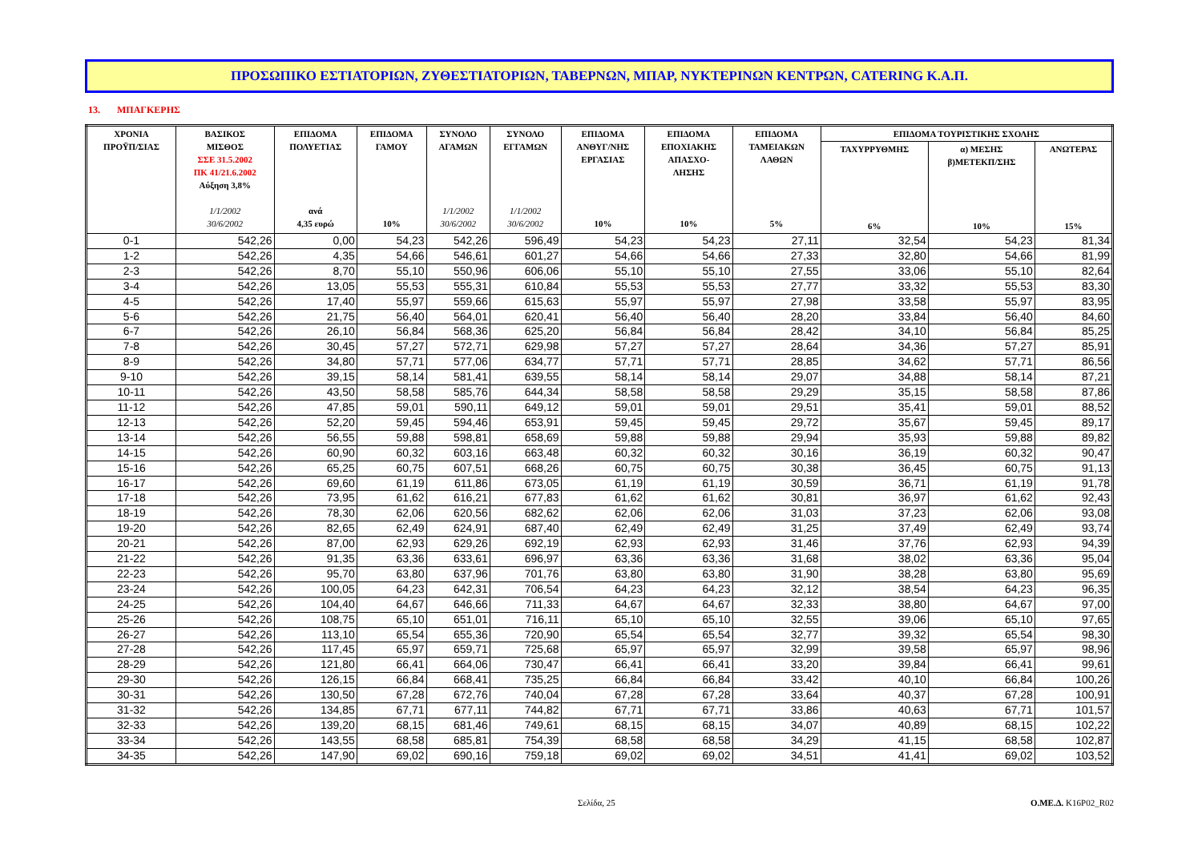ΠΡΟΣΩΠΙΚΟ ΕΣΤΙΑΤΟΡΙΩΝ, ΖΥΘΕΣΤΙΑΤΟΡΙΩΝ, ΤΑΒΕΡΝΩΝ, ΜΠΑΡ, ΝΥΚΤΕΡΙΝΩΝ ΚΕΝΤΡΩΝ, CATERING Κ.Α.Π.
13. ΜΠΑΓΚΕΡΗΣ
| ΧΡΟΝΙΑ ΠΡΟΫΠ/ΣΙΑΣ | ΒΑΣΙΚΟΣ ΜΙΣΘΟΣ ΣΣΕ 31.5.2002 ΠΚ 41/21.6.2002 Αύξηση 3,8% 1/1/2002 30/6/2002 | ΕΠΙΔΟΜΑ ΠΟΛΥΕΤΙΑΣ ανά 4,35 ευρώ | ΕΠΙΔΟΜΑ ΓΑΜΟΥ 10% | ΣΥΝΟΛΟ ΑΓΑΜΩΝ 1/1/2002 30/6/2002 | ΣΥΝΟΛΟ ΕΓΓΑΜΩΝ 1/1/2002 30/6/2002 | ΕΠΙΔΟΜΑ ΑΝΘΥΓ/ΝΗΣ ΕΡΓΑΣΙΑΣ 10% | ΕΠΙΔΟΜΑ ΕΠΟΧΙΑΚΗΣ ΑΠΑΣΧΟ- ΛΗΣΗΣ 10% | ΕΠΙΔΟΜΑ ΤΑΜΕΙΑΚΩΝ ΛΑΘΩΝ 5% | ΕΠΙΔΟΜΑ ΤΟΥΡΙΣΤΙΚΗΣ ΣΧΟΛΗΣ | | |
| --- | --- | --- | --- | --- | --- | --- | --- | --- | --- | --- | --- |
| | | | | | | | | | ΤΑΧΥΡΡΥΘΜΗΣ 6% | α) ΜΕΣΗΣ β)ΜΕΤΕΚΠ/ΣΗΣ 10% | ΑΝΩΤΕΡΑΣ 15% |
| 0-1 | 542,26 | 0,00 | 54,23 | 542,26 | 596,49 | 54,23 | 54,23 | 27,11 | 32,54 | 54,23 | 81,34 |
| 1-2 | 542,26 | 4,35 | 54,66 | 546,61 | 601,27 | 54,66 | 54,66 | 27,33 | 32,80 | 54,66 | 81,99 |
| 2-3 | 542,26 | 8,70 | 55,10 | 550,96 | 606,06 | 55,10 | 55,10 | 27,55 | 33,06 | 55,10 | 82,64 |
| 3-4 | 542,26 | 13,05 | 55,53 | 555,31 | 610,84 | 55,53 | 55,53 | 27,77 | 33,32 | 55,53 | 83,30 |
| 4-5 | 542,26 | 17,40 | 55,97 | 559,66 | 615,63 | 55,97 | 55,97 | 27,98 | 33,58 | 55,97 | 83,95 |
| 5-6 | 542,26 | 21,75 | 56,40 | 564,01 | 620,41 | 56,40 | 56,40 | 28,20 | 33,84 | 56,40 | 84,60 |
| 6-7 | 542,26 | 26,10 | 56,84 | 568,36 | 625,20 | 56,84 | 56,84 | 28,42 | 34,10 | 56,84 | 85,25 |
| 7-8 | 542,26 | 30,45 | 57,27 | 572,71 | 629,98 | 57,27 | 57,27 | 28,64 | 34,36 | 57,27 | 85,91 |
| 8-9 | 542,26 | 34,80 | 57,71 | 577,06 | 634,77 | 57,71 | 57,71 | 28,85 | 34,62 | 57,71 | 86,56 |
| 9-10 | 542,26 | 39,15 | 58,14 | 581,41 | 639,55 | 58,14 | 58,14 | 29,07 | 34,88 | 58,14 | 87,21 |
| 10-11 | 542,26 | 43,50 | 58,58 | 585,76 | 644,34 | 58,58 | 58,58 | 29,29 | 35,15 | 58,58 | 87,86 |
| 11-12 | 542,26 | 47,85 | 59,01 | 590,11 | 649,12 | 59,01 | 59,01 | 29,51 | 35,41 | 59,01 | 88,52 |
| 12-13 | 542,26 | 52,20 | 59,45 | 594,46 | 653,91 | 59,45 | 59,45 | 29,72 | 35,67 | 59,45 | 89,17 |
| 13-14 | 542,26 | 56,55 | 59,88 | 598,81 | 658,69 | 59,88 | 59,88 | 29,94 | 35,93 | 59,88 | 89,82 |
| 14-15 | 542,26 | 60,90 | 60,32 | 603,16 | 663,48 | 60,32 | 60,32 | 30,16 | 36,19 | 60,32 | 90,47 |
| 15-16 | 542,26 | 65,25 | 60,75 | 607,51 | 668,26 | 60,75 | 60,75 | 30,38 | 36,45 | 60,75 | 91,13 |
| 16-17 | 542,26 | 69,60 | 61,19 | 611,86 | 673,05 | 61,19 | 61,19 | 30,59 | 36,71 | 61,19 | 91,78 |
| 17-18 | 542,26 | 73,95 | 61,62 | 616,21 | 677,83 | 61,62 | 61,62 | 30,81 | 36,97 | 61,62 | 92,43 |
| 18-19 | 542,26 | 78,30 | 62,06 | 620,56 | 682,62 | 62,06 | 62,06 | 31,03 | 37,23 | 62,06 | 93,08 |
| 19-20 | 542,26 | 82,65 | 62,49 | 624,91 | 687,40 | 62,49 | 62,49 | 31,25 | 37,49 | 62,49 | 93,74 |
| 20-21 | 542,26 | 87,00 | 62,93 | 629,26 | 692,19 | 62,93 | 62,93 | 31,46 | 37,76 | 62,93 | 94,39 |
| 21-22 | 542,26 | 91,35 | 63,36 | 633,61 | 696,97 | 63,36 | 63,36 | 31,68 | 38,02 | 63,36 | 95,04 |
| 22-23 | 542,26 | 95,70 | 63,80 | 637,96 | 701,76 | 63,80 | 63,80 | 31,90 | 38,28 | 63,80 | 95,69 |
| 23-24 | 542,26 | 100,05 | 64,23 | 642,31 | 706,54 | 64,23 | 64,23 | 32,12 | 38,54 | 64,23 | 96,35 |
| 24-25 | 542,26 | 104,40 | 64,67 | 646,66 | 711,33 | 64,67 | 64,67 | 32,33 | 38,80 | 64,67 | 97,00 |
| 25-26 | 542,26 | 108,75 | 65,10 | 651,01 | 716,11 | 65,10 | 65,10 | 32,55 | 39,06 | 65,10 | 97,65 |
| 26-27 | 542,26 | 113,10 | 65,54 | 655,36 | 720,90 | 65,54 | 65,54 | 32,77 | 39,32 | 65,54 | 98,30 |
| 27-28 | 542,26 | 117,45 | 65,97 | 659,71 | 725,68 | 65,97 | 65,97 | 32,99 | 39,58 | 65,97 | 98,96 |
| 28-29 | 542,26 | 121,80 | 66,41 | 664,06 | 730,47 | 66,41 | 66,41 | 33,20 | 39,84 | 66,41 | 99,61 |
| 29-30 | 542,26 | 126,15 | 66,84 | 668,41 | 735,25 | 66,84 | 66,84 | 33,42 | 40,10 | 66,84 | 100,26 |
| 30-31 | 542,26 | 130,50 | 67,28 | 672,76 | 740,04 | 67,28 | 67,28 | 33,64 | 40,37 | 67,28 | 100,91 |
| 31-32 | 542,26 | 134,85 | 67,71 | 677,11 | 744,82 | 67,71 | 67,71 | 33,86 | 40,63 | 67,71 | 101,57 |
| 32-33 | 542,26 | 139,20 | 68,15 | 681,46 | 749,61 | 68,15 | 68,15 | 34,07 | 40,89 | 68,15 | 102,22 |
| 33-34 | 542,26 | 143,55 | 68,58 | 685,81 | 754,39 | 68,58 | 68,58 | 34,29 | 41,15 | 68,58 | 102,87 |
| 34-35 | 542,26 | 147,90 | 69,02 | 690,16 | 759,18 | 69,02 | 69,02 | 34,51 | 41,41 | 69,02 | 103,52 |
Σελίδα, 25 Ο.ΜΕ.Δ. K16P02_R02